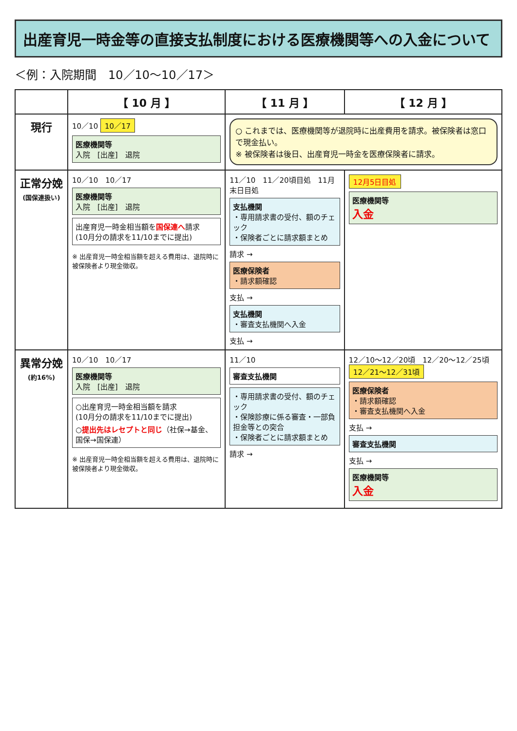出産育児一時金等の直接支払制度における医療機関等への入金について
＜例：入院期間　10／10〜10／17＞
| | 【 10 月 】 | 【 11 月 】 | 【 12 月 】 |
| --- | --- | --- | --- |
| 現行 | 10／10 10／17 医療機関等 入院 [出産] 退院 | ○ これまでは、医療機関等が退院時に出産費用を請求。被保険者は窓口で現金払い。 ※ 被保険者は後日、出産育児一時金を医療保険者に請求。 | |
| 正常分娩 (国保連扱い) | 10／10 10／17 医療機関等 入院 [出産] 退院 出産育児一時金相当額を 国保連へ 請求 (10月分の請求を11/10までに提出) ※ 出産育児一時金相当額を超える費用は、退院時に被保険者より現金徴収。 | 11／10 11／20頃目処 11月末日目処 支払機関 ・専用請求書の受付、額のチェック ・保険者ごとに請求額まとめ 請求 → 医療保険者 ・請求額確認 支払 → 支払機関 ・審査支払機関へ入金 支払 → | 12月5日目処 医療機関等 入金 |
| 異常分娩 (約16%) | 10／10 10／17 医療機関等 入院 [出産] 退院 ○出産育児一時金相当額を請求 (10月分の請求を11/10までに提出) ○ 提出先はレセプトと同じ （社保→基金、国保→国保連） ※ 出産育児一時金相当額を超える費用は、退院時に被保険者より現金徴収。 | 11／10 審査支払機関 ・専用請求書の受付、額のチェック ・保険診療に係る審査・一部負担金等との突合 ・保険者ごとに請求額まとめ 請求 → | 12／10〜12／20頃 12／20〜12／25頃 12／21〜12／31頃 医療保険者 ・請求額確認 ・審査支払機関へ入金 支払 → 審査支払機関 支払 → 医療機関等 入金 |